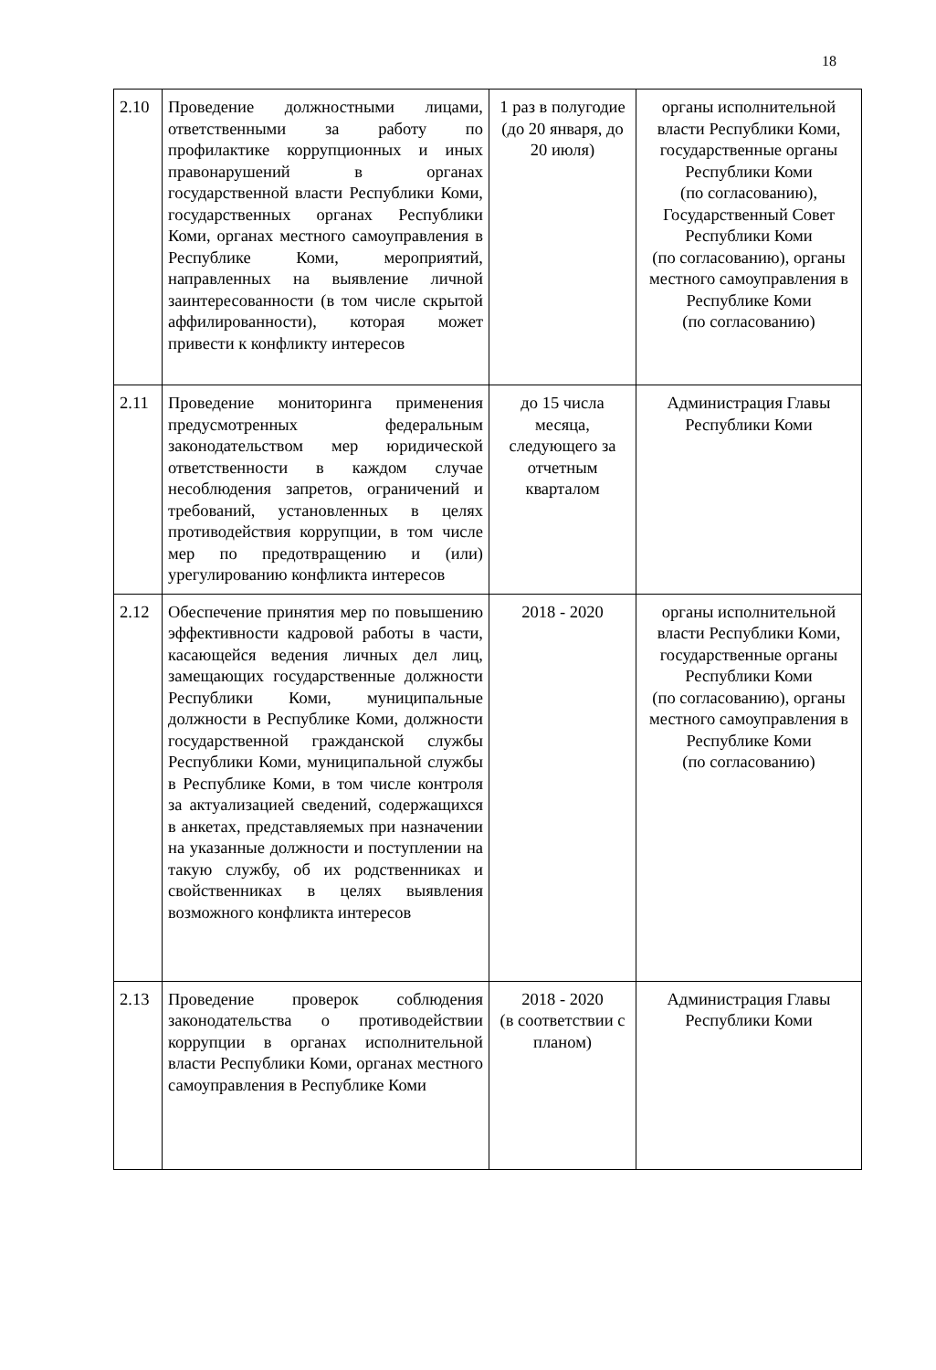18
| 2.10 | Проведение должностными лицами, ответственными за работу по профилактике коррупционных и иных правонарушений в органах государственной власти Республики Коми, государственных органах Республики Коми, органах местного самоуправления в Республике Коми, мероприятий, направленных на выявление личной заинтересованности (в том числе скрытой аффилированности), которая может привести к конфликту интересов | 1 раз в полугодие (до 20 января, до 20 июля) | органы исполнительной власти Республики Коми, государственные органы Республики Коми (по согласованию), Государственный Совет Республики Коми (по согласованию), органы местного самоуправления в Республике Коми (по согласованию) |
| 2.11 | Проведение мониторинга применения предусмотренных федеральным законодательством мер юридической ответственности в каждом случае несоблюдения запретов, ограничений и требований, установленных в целях противодействия коррупции, в том числе мер по предотвращению и (или) урегулированию конфликта интересов | до 15 числа месяца, следующего за отчетным кварталом | Администрация Главы Республики Коми |
| 2.12 | Обеспечение принятия мер по повышению эффективности кадровой работы в части, касающейся ведения личных дел лиц, замещающих государственные должности Республики Коми, муниципальные должности в Республике Коми, должности государственной гражданской службы Республики Коми, муниципальной службы в Республике Коми, в том числе контроля за актуализацией сведений, содержащихся в анкетах, представляемых при назначении на указанные должности и поступлении на такую службу, об их родственниках и свойственниках в целях выявления возможного конфликта интересов | 2018 - 2020 | органы исполнительной власти Республики Коми, государственные органы Республики Коми (по согласованию), органы местного самоуправления в Республике Коми (по согласованию) |
| 2.13 | Проведение проверок соблюдения законодательства о противодействии коррупции в органах исполнительной власти Республики Коми, органах местного самоуправления в Республике Коми | 2018 - 2020 (в соответствии с планом) | Администрация Главы Республики Коми |